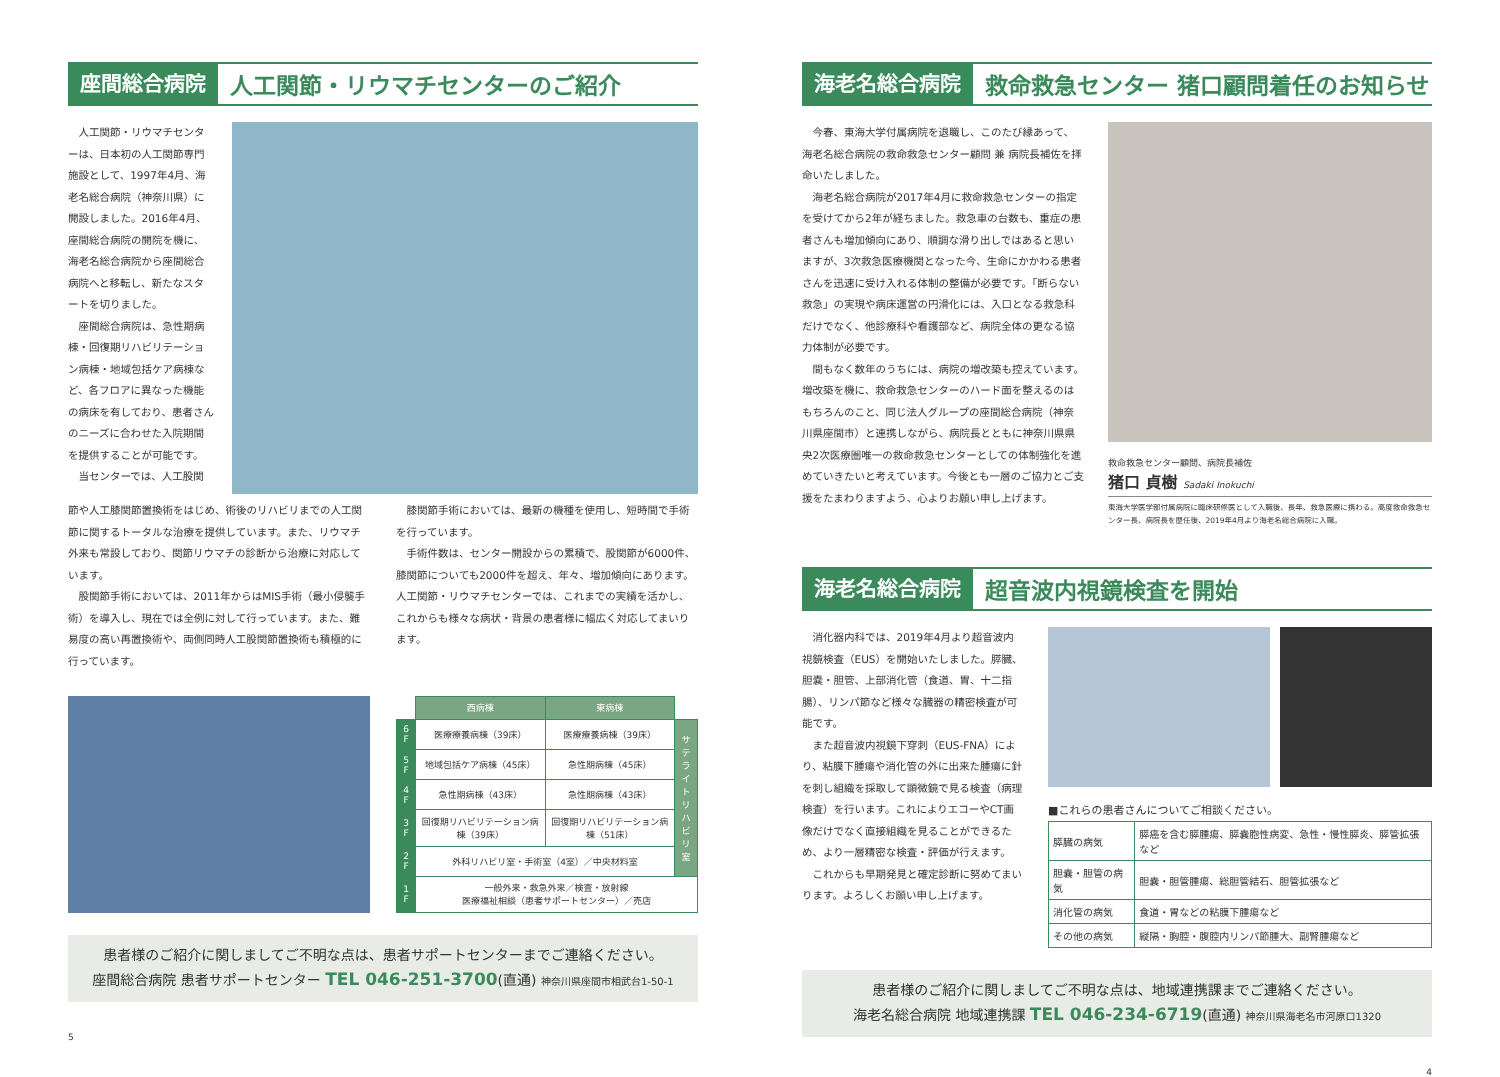座間総合病院
人工関節・リウマチセンターのご紹介
人工関節・リウマチセンターは、日本初の人工関節専門施設として、1997年4月、海老名総合病院（神奈川県）に開設しました。2016年4月、座間総合病院の開院を機に、海老名総合病院から座間総合病院へと移転し、新たなスタートを切りました。
座間総合病院は、急性期病棟・回復期リハビリテーション病棟・地域包括ケア病棟など、各フロアに異なった機能の病床を有しており、患者さんのニーズに合わせた入院期間を提供することが可能です。
当センターでは、人工股関
節や人工膝関節置換術をはじめ、術後のリハビリまでの人工関節に関するトータルな治療を提供しています。また、リウマチ外来も常設しており、関節リウマチの診断から治療に対応しています。
股関節手術においては、2011年からはMIS手術（最小侵襲手術）を導入し、現在では全例に対して行っています。また、難易度の高い再置換術や、両側同時人工股関節置換術も積極的に行っています。
膝関節手術においては、最新の機種を使用し、短時間で手術を行っています。
手術件数は、センター開設からの累積で、股関節が6000件、膝関節についても2000件を超え、年々、増加傾向にあります。人工関節・リウマチセンターでは、これまでの実績を活かし、これからも様々な病状・背景の患者様に幅広く対応してまいります。
| | 西病棟 | 東病棟 | |
| 6 F | 医療療養病棟（39床） | 医療療養病棟（39床） | サテライトリハビリ室 |
| 5 F | 地域包括ケア病棟（45床） | 急性期病棟（45床） | |
| 4 F | 急性期病棟（43床） | 急性期病棟（43床） | |
| 3 F | 回復期リハビリテーション病棟（39床） | 回復期リハビリテーション病棟（51床） | |
| 2 F | 外科リハビリ室・手術室（4室）／中央材料室 | | |
| 1 F | 一般外来・救急外来／検査・放射線 医療福祉相談（患者サポートセンター）／売店 | | |
患者様のご紹介に関しましてご不明な点は、患者サポートセンターまでご連絡ください。
座間総合病院 患者サポートセンター TEL 046-251-3700(直通) 神奈川県座間市相武台1-50-1
5
海老名総合病院
救命救急センター 猪口顧問着任のお知らせ
今春、東海大学付属病院を退職し、このたび縁あって、海老名総合病院の救命救急センター顧問 兼 病院長補佐を拝命いたしました。
海老名総合病院が2017年4月に救命救急センターの指定を受けてから2年が経ちました。救急車の台数も、重症の患者さんも増加傾向にあり、順調な滑り出しではあると思いますが、3次救急医療機関となった今、生命にかかわる患者さんを迅速に受け入れる体制の整備が必要です。「断らない救急」の実現や病床運営の円滑化には、入口となる救急科だけでなく、他診療科や看護部など、病院全体の更なる協力体制が必要です。
間もなく数年のうちには、病院の増改築も控えています。増改築を機に、救命救急センターのハード面を整えるのはもちろんのこと、同じ法人グループの座間総合病院（神奈川県座間市）と連携しながら、病院長とともに神奈川県県央2次医療圏唯一の救命救急センターとしての体制強化を進めていきたいと考えています。今後とも一層のご協力とご支援をたまわりますよう、心よりお願い申し上げます。
救命救急センター顧問、病院長補佐
猪口 貞樹 Sadaki Inokuchi
東海大学医学部付属病院に臨床研修医として入職後、長年、救急医療に携わる。高度救命救急センター長、病院長を歴任後、2019年4月より海老名総合病院に入職。
海老名総合病院
超音波内視鏡検査を開始
消化器内科では、2019年4月より超音波内視鏡検査（EUS）を開始いたしました。膵臓、胆嚢・胆管、上部消化管（食道、胃、十二指腸）、リンパ節など様々な臓器の精密検査が可能です。
また超音波内視鏡下穿刺（EUS-FNA）により、粘膜下腫瘍や消化管の外に出来た腫瘍に針を刺し組織を採取して顕微鏡で見る検査（病理検査）を行います。これによりエコーやCT画像だけでなく直接組織を見ることができるため、より一層精密な検査・評価が行えます。
これからも早期発見と確定診断に努めてまいります。よろしくお願い申し上げます。
■これらの患者さんについてご相談ください。
| 膵臓の病気 | 膵癌を含む膵腫瘍、膵嚢胞性病変、急性・慢性膵炎、膵管拡張など |
| 胆嚢・胆管の病気 | 胆嚢・胆管腫瘍、総胆管結石、胆管拡張など |
| 消化管の病気 | 食道・胃などの粘膜下腫瘍など |
| その他の病気 | 縦隔・胸腔・腹腔内リンパ節腫大、副腎腫瘍など |
患者様のご紹介に関しましてご不明な点は、地域連携課までご連絡ください。
海老名総合病院 地域連携課 TEL 046-234-6719(直通) 神奈川県海老名市河原口1320
4